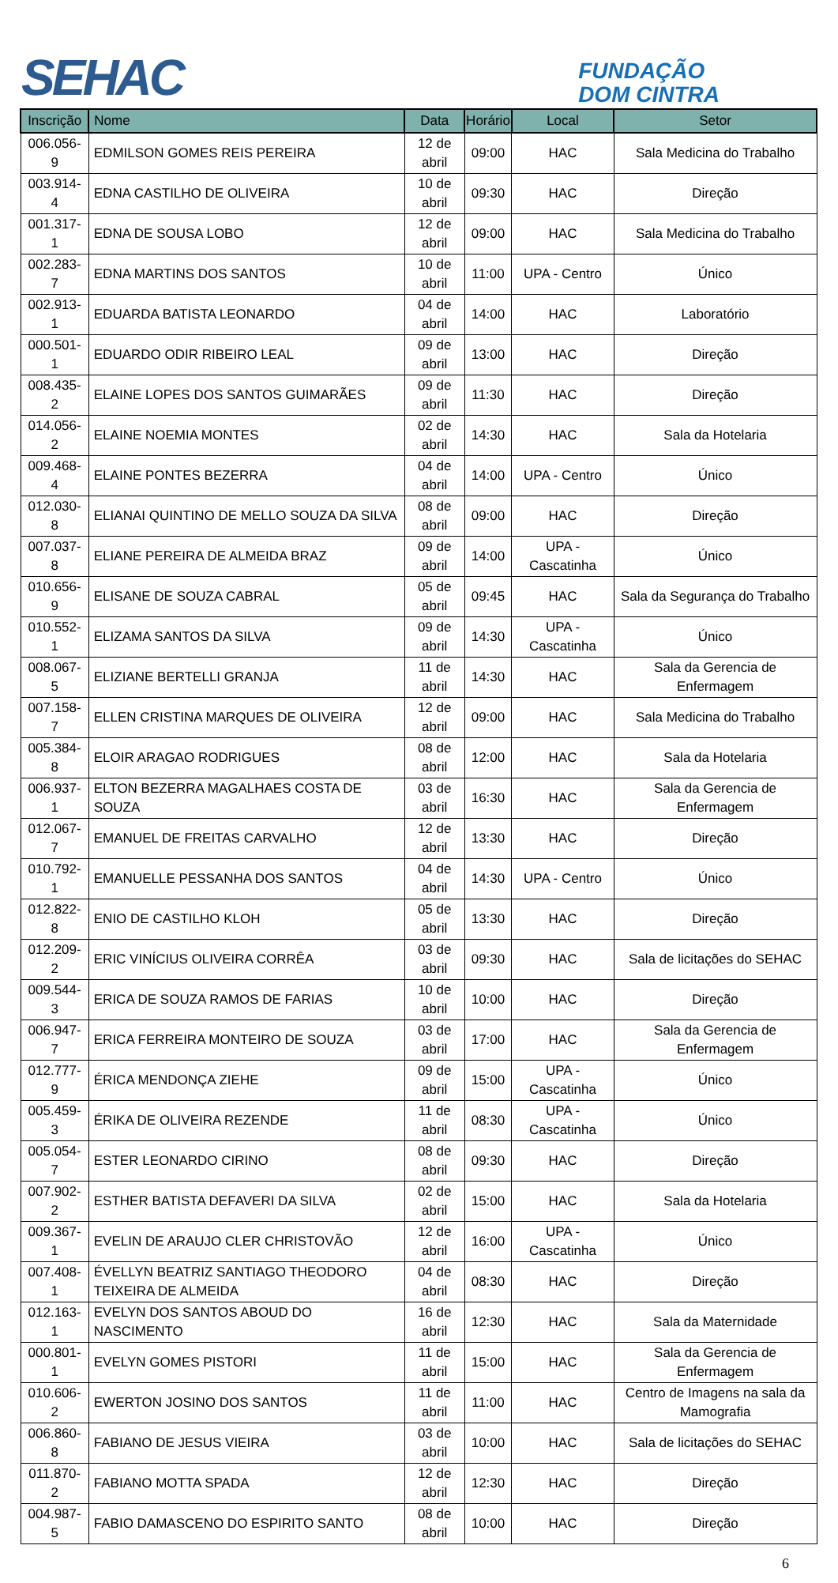SEHAC
FUNDAÇÃO
DOM CINTRA
| Inscrição | Nome | Data | Horário | Local | Setor |
| --- | --- | --- | --- | --- | --- |
| 006.056-9 | EDMILSON GOMES REIS PEREIRA | 12 de abril | 09:00 | HAC | Sala Medicina do Trabalho |
| 003.914-4 | EDNA CASTILHO DE OLIVEIRA | 10 de abril | 09:30 | HAC | Direção |
| 001.317-1 | EDNA DE SOUSA LOBO | 12 de abril | 09:00 | HAC | Sala Medicina do Trabalho |
| 002.283-7 | EDNA MARTINS DOS SANTOS | 10 de abril | 11:00 | UPA - Centro | Único |
| 002.913-1 | EDUARDA BATISTA LEONARDO | 04 de abril | 14:00 | HAC | Laboratório |
| 000.501-1 | EDUARDO ODIR RIBEIRO LEAL | 09 de abril | 13:00 | HAC | Direção |
| 008.435-2 | ELAINE LOPES DOS SANTOS GUIMARÃES | 09 de abril | 11:30 | HAC | Direção |
| 014.056-2 | ELAINE NOEMIA MONTES | 02 de abril | 14:30 | HAC | Sala da Hotelaria |
| 009.468-4 | ELAINE PONTES BEZERRA | 04 de abril | 14:00 | UPA - Centro | Único |
| 012.030-8 | ELIANAI QUINTINO DE MELLO SOUZA DA SILVA | 08 de abril | 09:00 | HAC | Direção |
| 007.037-8 | ELIANE PEREIRA DE ALMEIDA BRAZ | 09 de abril | 14:00 | UPA - Cascatinha | Único |
| 010.656-9 | ELISANE DE SOUZA CABRAL | 05 de abril | 09:45 | HAC | Sala da Segurança do Trabalho |
| 010.552-1 | ELIZAMA SANTOS DA SILVA | 09 de abril | 14:30 | UPA - Cascatinha | Único |
| 008.067-5 | ELIZIANE BERTELLI GRANJA | 11 de abril | 14:30 | HAC | Sala da Gerencia de Enfermagem |
| 007.158-7 | ELLEN CRISTINA MARQUES DE OLIVEIRA | 12 de abril | 09:00 | HAC | Sala Medicina do Trabalho |
| 005.384-8 | ELOIR ARAGAO RODRIGUES | 08 de abril | 12:00 | HAC | Sala da Hotelaria |
| 006.937-1 | ELTON BEZERRA MAGALHAES COSTA DE SOUZA | 03 de abril | 16:30 | HAC | Sala da Gerencia de Enfermagem |
| 012.067-7 | EMANUEL DE FREITAS CARVALHO | 12 de abril | 13:30 | HAC | Direção |
| 010.792-1 | EMANUELLE PESSANHA DOS SANTOS | 04 de abril | 14:30 | UPA - Centro | Único |
| 012.822-8 | ENIO DE CASTILHO KLOH | 05 de abril | 13:30 | HAC | Direção |
| 012.209-2 | ERIC VINÍCIUS OLIVEIRA CORRÊA | 03 de abril | 09:30 | HAC | Sala de licitações do SEHAC |
| 009.544-3 | ERICA DE SOUZA RAMOS DE FARIAS | 10 de abril | 10:00 | HAC | Direção |
| 006.947-7 | ERICA FERREIRA MONTEIRO DE SOUZA | 03 de abril | 17:00 | HAC | Sala da Gerencia de Enfermagem |
| 012.777-9 | ÉRICA MENDONÇA ZIEHE | 09 de abril | 15:00 | UPA - Cascatinha | Único |
| 005.459-3 | ÉRIKA DE OLIVEIRA REZENDE | 11 de abril | 08:30 | UPA - Cascatinha | Único |
| 005.054-7 | ESTER LEONARDO CIRINO | 08 de abril | 09:30 | HAC | Direção |
| 007.902-2 | ESTHER BATISTA DEFAVERI DA SILVA | 02 de abril | 15:00 | HAC | Sala da Hotelaria |
| 009.367-1 | EVELIN DE ARAUJO CLER CHRISTOVÃO | 12 de abril | 16:00 | UPA - Cascatinha | Único |
| 007.408-1 | ÉVELLYN BEATRIZ SANTIAGO THEODORO TEIXEIRA DE ALMEIDA | 04 de abril | 08:30 | HAC | Direção |
| 012.163-1 | EVELYN DOS SANTOS ABOUD DO NASCIMENTO | 16 de abril | 12:30 | HAC | Sala da Maternidade |
| 000.801-1 | EVELYN GOMES PISTORI | 11 de abril | 15:00 | HAC | Sala da Gerencia de Enfermagem |
| 010.606-2 | EWERTON JOSINO DOS SANTOS | 11 de abril | 11:00 | HAC | Centro de Imagens na sala da Mamografia |
| 006.860-8 | FABIANO DE JESUS VIEIRA | 03 de abril | 10:00 | HAC | Sala de licitações do SEHAC |
| 011.870-2 | FABIANO MOTTA SPADA | 12 de abril | 12:30 | HAC | Direção |
| 004.987-5 | FABIO DAMASCENO DO ESPIRITO SANTO | 08 de abril | 10:00 | HAC | Direção |
6